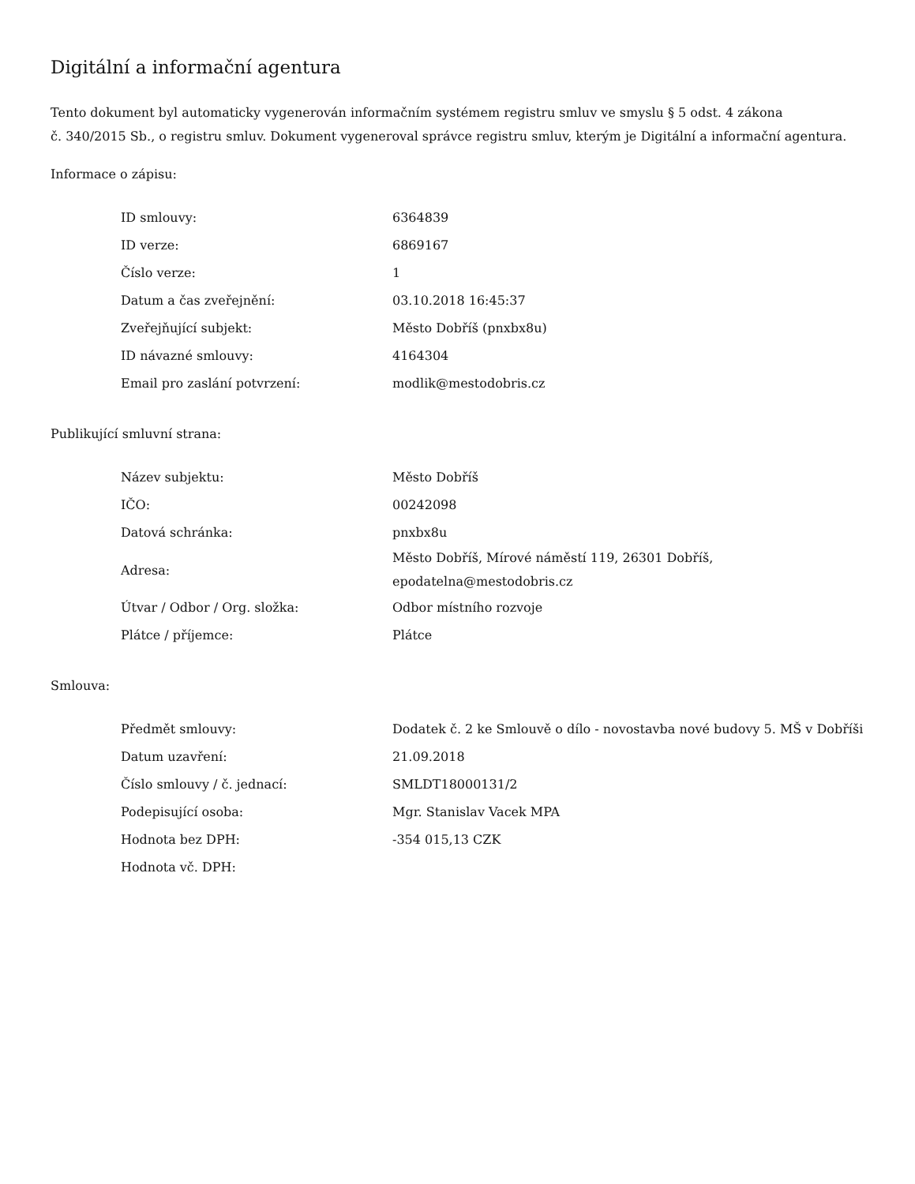Digitální a informační agentura
Tento dokument byl automaticky vygenerován informačním systémem registru smluv ve smyslu § 5 odst. 4 zákona
č. 340/2015 Sb., o registru smluv. Dokument vygeneroval správce registru smluv, kterým je Digitální a informační agentura.
Informace o zápisu:
| ID smlouvy: | 6364839 |
| ID verze: | 6869167 |
| Číslo verze: | 1 |
| Datum a čas zveřejnění: | 03.10.2018 16:45:37 |
| Zveřejňující subjekt: | Město Dobříš (pnxbx8u) |
| ID návazné smlouvy: | 4164304 |
| Email pro zaslání potvrzení: | modlik@mestodobris.cz |
Publikující smluvní strana:
| Název subjektu: | Město Dobříš |
| IČO: | 00242098 |
| Datová schránka: | pnxbx8u |
| Adresa: | Město Dobříš, Mírové náměstí 119, 26301 Dobříš, epodatelna@mestodobris.cz |
| Útvar / Odbor / Org. složka: | Odbor místního rozvoje |
| Plátce / příjemce: | Plátce |
Smlouva:
| Předmět smlouvy: | Dodatek č. 2 ke Smlouvě o dílo - novostavba nové budovy 5. MŠ v Dobříši |
| Datum uzavření: | 21.09.2018 |
| Číslo smlouvy / č. jednací: | SMLDT18000131/2 |
| Podepisující osoba: | Mgr. Stanislav Vacek MPA |
| Hodnota bez DPH: | -354 015,13 CZK |
| Hodnota vč. DPH: | |